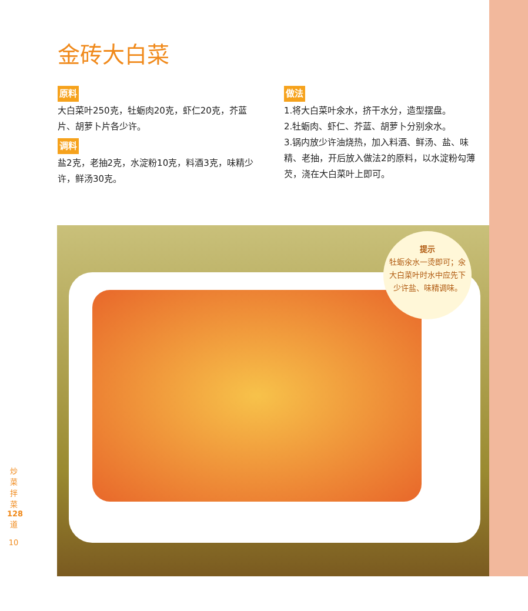金砖大白菜
原料
大白菜叶250克，牡蛎肉20克，虾仁20克，芥蓝片、胡萝卜片各少许。
调料
盐2克，老抽2克，水淀粉10克，料酒3克，味精少许，鲜汤30克。
做法
1.将大白菜叶氽水，挤干水分，造型摆盘。
2.牡蛎肉、虾仁、芥蓝、胡萝卜分别氽水。
3.锅内放少许油烧热，加入料酒、鲜汤、盐、味精、老抽，开后放入做法2的原料，以水淀粉勾薄芡，浇在大白菜叶上即可。
提示
牡蛎氽水一烫即可；氽大白菜叶时水中应先下少许盐、味精调味。
炒菜拌菜 128 道
10